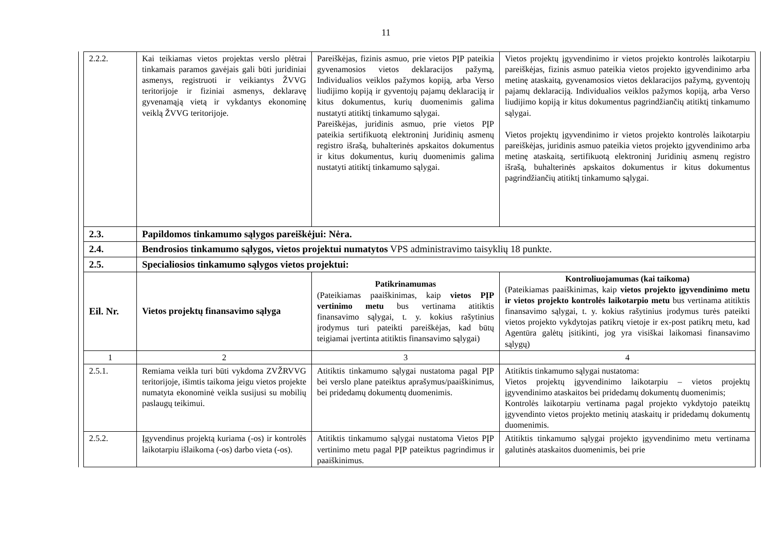11
| 2.2.2. | Kai teikiamas vietos projektas verslo plėtrai tinkamais paramos gavėjais gali būti juridiniai asmenys, registruoti ir veikiantys ŽVVG teritorijoje ir fiziniai asmenys, deklaravę gyvenamąją vietą ir vykdantys ekonominę veiklą ŽVVG teritorijoje. | Pareiškėjas, fizinis asmuo, prie vietos PĮP pateikia gyvenamosios vietos deklaracijos pažymą, Individualios veiklos pažymos kopiją, arba Verso liudijimo kopiją ir gyventojų pajamų deklaraciją ir kitus dokumentus, kurių duomenimis galima nustatyti atitiktį tinkamumo sąlygai. Pareiškėjas, juridinis asmuo, prie vietos PĮP pateikia sertifikuotą elektroninį Juridinių asmenų registro išrašą, buhalterinės apskaitos dokumentus ir kitus dokumentus, kurių duomenimis galima nustatyti atitiktį tinkamumo sąlygai. | Vietos projektų įgyvendinimo ir vietos projekto kontrolės laikotarpiu pareiškėjas, fizinis asmuo pateikia vietos projekto įgyvendinimo arba metinę ataskaitą, gyvenamosios vietos deklaracijos pažymą, gyventojų pajamų deklaraciją. Individualios veiklos pažymos kopiją, arba Verso liudijimo kopiją ir kitus dokumentus pagrindžiančių atitiktį tinkamumo sąlygai. Vietos projektų įgyvendinimo ir vietos projekto kontrolės laikotarpiu pareiškėjas, juridinis asmuo pateikia vietos projekto įgyvendinimo arba metinę ataskaitą, sertifikuotą elektroninį Juridinių asmenų registro išrašą, buhalterinės apskaitos dokumentus ir kitus dokumentus pagrindžiančių atitiktį tinkamumo sąlygai. |
| 2.3. | Papildomos tinkamumo sąlygos pareiškėjui: Nėra. | | |
| 2.4. | Bendrosios tinkamumo sąlygos, vietos projektui numatytos VPS administravimo taisyklių 18 punkte. | | |
| 2.5. | Specialiosios tinkamumo sąlygos vietos projektui: | | |
| Eil. Nr. | Vietos projektų finansavimo sąlyga | Patikrinamumas (Pateikiamas paaiškinimas, kaip vietos PĮP vertinimo metu bus vertinama atitiktis finansavimo sąlygai, t. y. kokius rašytinius įrodymus turi pateikti pareiškėjas, kad būtų teigiamai įvertinta atitiktis finansavimo sąlygai) | Kontroliuojamumas (kai taikoma) (Pateikiamas paaiškinimas, kaip vietos projekto įgyvendinimo metu ir vietos projekto kontrolės laikotarpio metu bus vertinama atitiktis finansavimo sąlygai, t. y. kokius rašytinius įrodymus turės pateikti vietos projekto vykdytojas patikrų vietoje ir ex-post patikrų metu, kad Agentūra galėtų įsitikinti, jog yra visiškai laikomasi finansavimo sąlygų) |
| 1 | 2 | 3 | 4 |
| 2.5.1. | Remiama veikla turi būti vykdoma ZVŽRVVG teritorijoje, išimtis taikoma jeigu vietos projekte numatyta ekonominė veikla susijusi su mobilių paslaugų teikimui. | Atitiktis tinkamumo sąlygai nustatoma pagal PĮP bei verslo plane pateiktus aprašymus/paaiškinimus, bei pridedamų dokumentų duomenimis. | Atitiktis tinkamumo sąlygai nustatoma: Vietos projektų įgyvendinimo laikotarpiu – vietos projektų įgyvendinimo ataskaitos bei pridedamų dokumentų duomenimis; Kontrolės laikotarpiu vertinama pagal projekto vykdytojo pateiktų įgyvendinto vietos projekto metinių ataskaitų ir pridedamų dokumentų duomenimis. |
| 2.5.2. | Įgyvendinus projektą kuriama (-os) ir kontrolės laikotarpiu išlaikoma (-os) darbo vieta (-os). | Atitiktis tinkamumo sąlygai nustatoma Vietos PĮP vertinimo metu pagal PĮP pateiktus pagrindimus ir paaiškinimus. | Atitiktis tinkamumo sąlygai projekto įgyvendinimo metu vertinama galutinės ataskaitos duomenimis, bei prie |